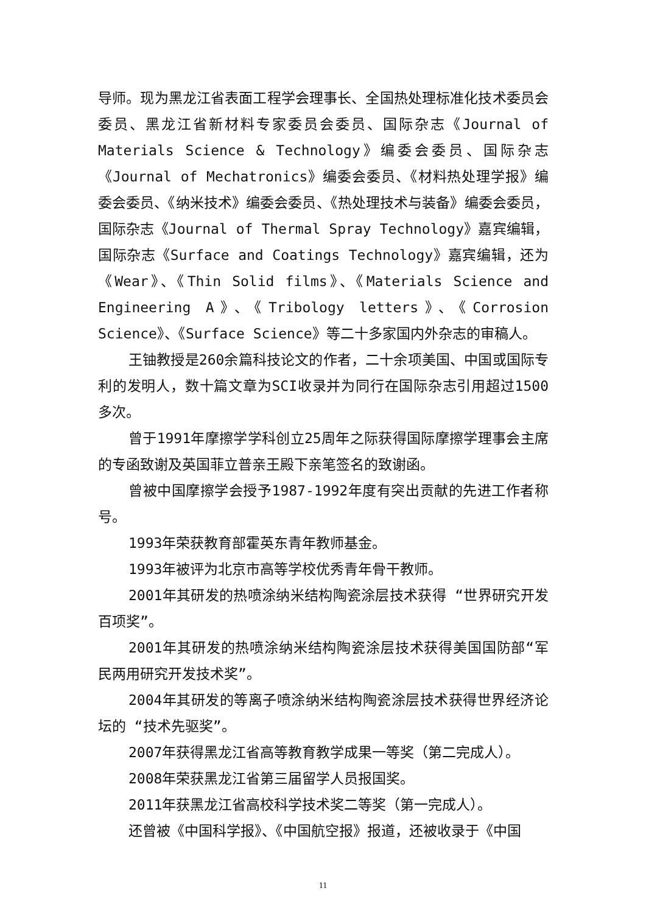导师。现为黑龙江省表面工程学会理事长、全国热处理标准化技术委员会委员、黑龙江省新材料专家委员会委员、国际杂志《Journal of Materials Science & Technology》编委会委员、国际杂志《Journal of Mechatronics》编委会委员、《材料热处理学报》编委会委员、《纳米技术》编委会委员、《热处理技术与装备》编委会委员，国际杂志《Journal of Thermal Spray Technology》嘉宾编辑，国际杂志《Surface and Coatings Technology》嘉宾编辑，还为《Wear》、《Thin Solid films》、《Materials Science and Engineering A》、《Tribology letters》、《Corrosion Science》、《Surface Science》等二十多家国内外杂志的审稿人。
王铀教授是260余篇科技论文的作者，二十余项美国、中国或国际专利的发明人，数十篇文章为SCI收录并为同行在国际杂志引用超过1500多次。
曾于1991年摩擦学学科创立25周年之际获得国际摩擦学理事会主席的专函致谢及英国菲立普亲王殿下亲笔签名的致谢函。
曾被中国摩擦学会授予1987-1992年度有突出贡献的先进工作者称号。
1993年荣获教育部霍英东青年教师基金。
1993年被评为北京市高等学校优秀青年骨干教师。
2001年其研发的热喷涂纳米结构陶瓷涂层技术获得 “世界研究开发百项奖”。
2001年其研发的热喷涂纳米结构陶瓷涂层技术获得美国国防部“军民两用研究开发技术奖”。
2004年其研发的等离子喷涂纳米结构陶瓷涂层技术获得世界经济论坛的 “技术先驱奖”。
2007年获得黑龙江省高等教育教学成果一等奖（第二完成人）。
2008年荣获黑龙江省第三届留学人员报国奖。
2011年获黑龙江省高校科学技术奖二等奖（第一完成人）。
还曾被《中国科学报》、《中国航空报》报道，还被收录于《中国
11